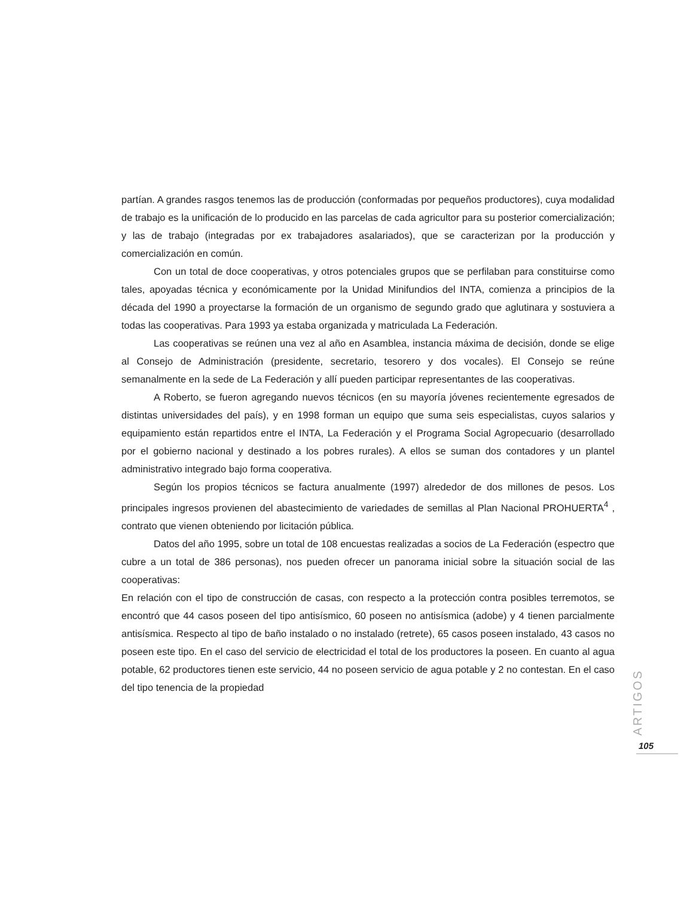partían. A grandes rasgos tenemos las de producción (conformadas por pequeños productores), cuya modalidad de trabajo es la unificación de lo producido en las parcelas de cada agricultor para su posterior comercialización; y las de trabajo (integradas por ex trabajadores asalariados), que se caracterizan por la producción y comercialización en común.
Con un total de doce cooperativas, y otros potenciales grupos que se perfilaban para constituirse como tales, apoyadas técnica y económicamente por la Unidad Minifundios del INTA, comienza a principios de la década del 1990 a proyectarse la formación de un organismo de segundo grado que aglutinara y sostuviera a todas las cooperativas. Para 1993 ya estaba organizada y matriculada La Federación.
Las cooperativas se reúnen una vez al año en Asamblea, instancia máxima de decisión, donde se elige al Consejo de Administración (presidente, secretario, tesorero y dos vocales). El Consejo se reúne semanalmente en la sede de La Federación y allí pueden participar representantes de las cooperativas.
A Roberto, se fueron agregando nuevos técnicos (en su mayoría jóvenes recientemente egresados de distintas universidades del país), y en 1998 forman un equipo que suma seis especialistas, cuyos salarios y equipamiento están repartidos entre el INTA, La Federación y el Programa Social Agropecuario (desarrollado por el gobierno nacional y destinado a los pobres rurales). A ellos se suman dos contadores y un plantel administrativo integrado bajo forma cooperativa.
Según los propios técnicos se factura anualmente (1997) alrededor de dos millones de pesos. Los principales ingresos provienen del abastecimiento de variedades de semillas al Plan Nacional PROHUERTA<sup>4</sup> , contrato que vienen obteniendo por licitación pública.
Datos del año 1995, sobre un total de 108 encuestas realizadas a socios de La Federación (espectro que cubre a un total de 386 personas), nos pueden ofrecer un panorama inicial sobre la situación social de las cooperativas:
En relación con el tipo de construcción de casas, con respecto a la protección contra posibles terremotos, se encontró que 44 casos poseen del tipo antisísmico, 60 poseen no antisísmica (adobe) y 4 tienen parcialmente antisísmica. Respecto al tipo de baño instalado o no instalado (retrete), 65 casos poseen instalado, 43 casos no poseen este tipo. En el caso del servicio de electricidad el total de los productores la poseen. En cuanto al agua potable, 62 productores tienen este servicio, 44 no poseen servicio de agua potable y 2 no contestan. En el caso del tipo tenencia de la propiedad
ARTIGOS
105